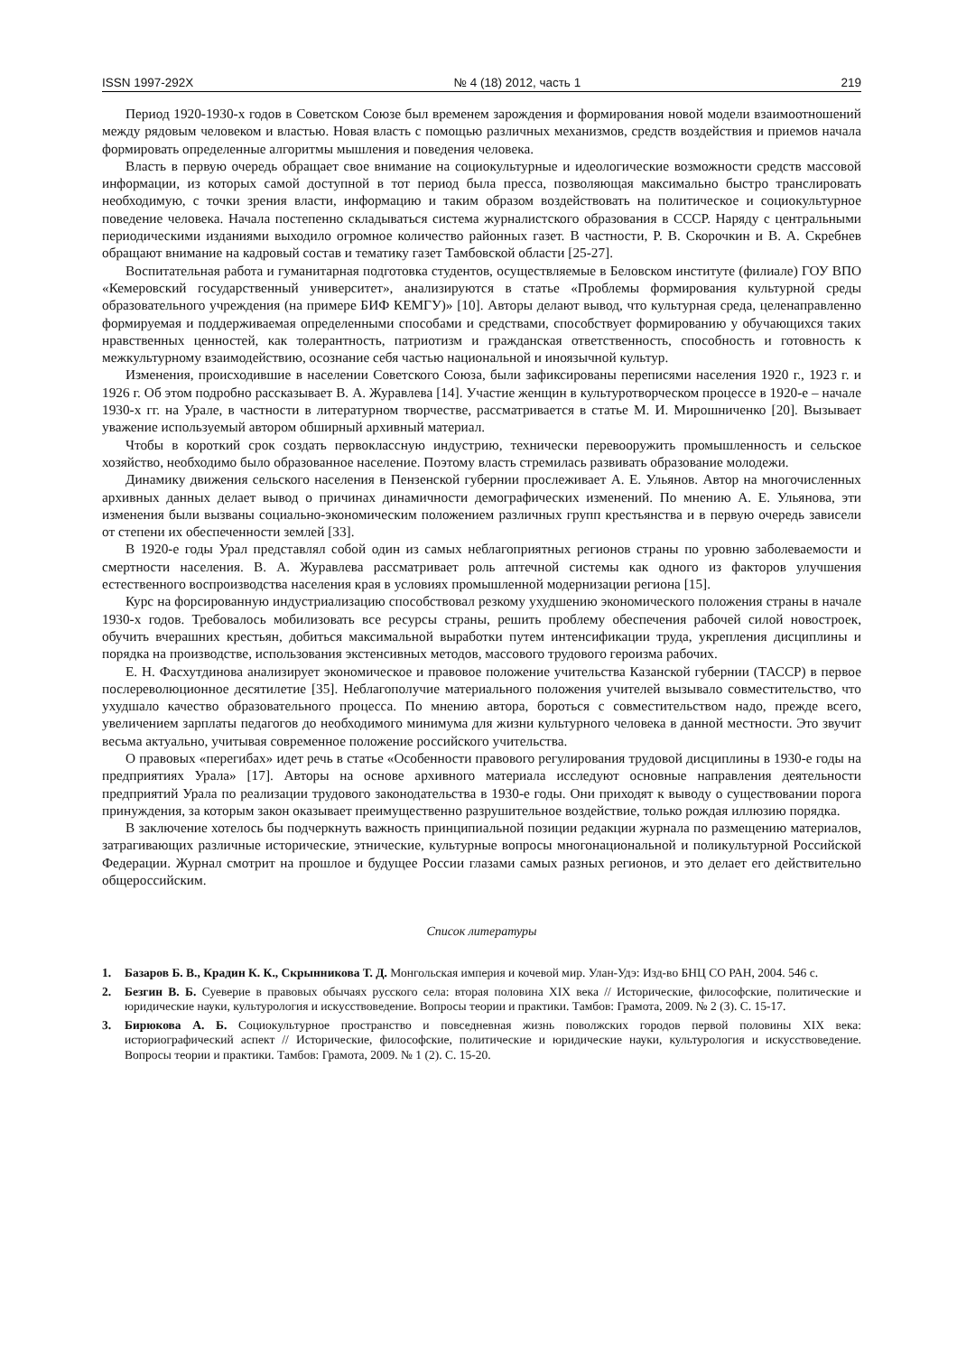ISSN 1997-292X № 4 (18) 2012, часть 1 219
Период 1920-1930-х годов в Советском Союзе был временем зарождения и формирования новой модели взаимоотношений между рядовым человеком и властью. Новая власть с помощью различных механизмов, средств воздействия и приемов начала формировать определенные алгоритмы мышления и поведения человека.
Власть в первую очередь обращает свое внимание на социокультурные и идеологические возможности средств массовой информации, из которых самой доступной в тот период была пресса, позволяющая максимально быстро транслировать необходимую, с точки зрения власти, информацию и таким образом воздействовать на политическое и социокультурное поведение человека. Начала постепенно складываться система журналистского образования в СССР. Наряду с центральными периодическими изданиями выходило огромное количество районных газет. В частности, Р. В. Скорочкин и В. А. Скребнев обращают внимание на кадровый состав и тематику газет Тамбовской области [25-27].
Воспитательная работа и гуманитарная подготовка студентов, осуществляемые в Беловском институте (филиале) ГОУ ВПО «Кемеровский государственный университет», анализируются в статье «Проблемы формирования культурной среды образовательного учреждения (на примере БИФ КЕМГУ)» [10]. Авторы делают вывод, что культурная среда, целенаправленно формируемая и поддерживаемая определенными способами и средствами, способствует формированию у обучающихся таких нравственных ценностей, как толерантность, патриотизм и гражданская ответственность, способность и готовность к межкультурному взаимодействию, осознание себя частью национальной и иноязычной культур.
Изменения, происходившие в населении Советского Союза, были зафиксированы переписями населения 1920 г., 1923 г. и 1926 г. Об этом подробно рассказывает В. А. Журавлева [14]. Участие женщин в культуротворческом процессе в 1920-е – начале 1930-х гг. на Урале, в частности в литературном творчестве, рассматривается в статье М. И. Мирошниченко [20]. Вызывает уважение используемый автором обширный архивный материал.
Чтобы в короткий срок создать первоклассную индустрию, технически перевооружить промышленность и сельское хозяйство, необходимо было образованное население. Поэтому власть стремилась развивать образование молодежи.
Динамику движения сельского населения в Пензенской губернии прослеживает А. Е. Ульянов. Автор на многочисленных архивных данных делает вывод о причинах динамичности демографических изменений. По мнению А. Е. Ульянова, эти изменения были вызваны социально-экономическим положением различных групп крестьянства и в первую очередь зависели от степени их обеспеченности землей [33].
В 1920-е годы Урал представлял собой один из самых неблагоприятных регионов страны по уровню заболеваемости и смертности населения. В. А. Журавлева рассматривает роль аптечной системы как одного из факторов улучшения естественного воспроизводства населения края в условиях промышленной модернизации региона [15].
Курс на форсированную индустриализацию способствовал резкому ухудшению экономического положения страны в начале 1930-х годов. Требовалось мобилизовать все ресурсы страны, решить проблему обеспечения рабочей силой новостроек, обучить вчерашних крестьян, добиться максимальной выработки путем интенсификации труда, укрепления дисциплины и порядка на производстве, использования экстенсивных методов, массового трудового героизма рабочих.
Е. Н. Фасхутдинова анализирует экономическое и правовое положение учительства Казанской губернии (ТАССР) в первое послереволюционное десятилетие [35]. Неблагополучие материального положения учителей вызывало совместительство, что ухудшало качество образовательного процесса. По мнению автора, бороться с совместительством надо, прежде всего, увеличением зарплаты педагогов до необходимого минимума для жизни культурного человека в данной местности. Это звучит весьма актуально, учитывая современное положение российского учительства.
О правовых «перегибах» идет речь в статье «Особенности правового регулирования трудовой дисциплины в 1930-е годы на предприятиях Урала» [17]. Авторы на основе архивного материала исследуют основные направления деятельности предприятий Урала по реализации трудового законодательства в 1930-е годы. Они приходят к выводу о существовании порога принуждения, за которым закон оказывает преимущественно разрушительное воздействие, только рождая иллюзию порядка.
В заключение хотелось бы подчеркнуть важность принципиальной позиции редакции журнала по размещению материалов, затрагивающих различные исторические, этнические, культурные вопросы многонациональной и поликультурной Российской Федерации. Журнал смотрит на прошлое и будущее России глазами самых разных регионов, и это делает его действительно общероссийским.
Список литературы
1. Базаров Б. В., Крадин К. К., Скрынникова Т. Д. Монгольская империя и кочевой мир. Улан-Удэ: Изд-во БНЦ СО РАН, 2004. 546 с.
2. Безгин В. Б. Суеверие в правовых обычаях русского села: вторая половина XIX века // Исторические, философские, политические и юридические науки, культурология и искусствоведение. Вопросы теории и практики. Тамбов: Грамота, 2009. № 2 (3). С. 15-17.
3. Бирюкова А. Б. Социокультурное пространство и повседневная жизнь поволжских городов первой половины XIX века: историографический аспект // Исторические, философские, политические и юридические науки, культурология и искусствоведение. Вопросы теории и практики. Тамбов: Грамота, 2009. № 1 (2). С. 15-20.